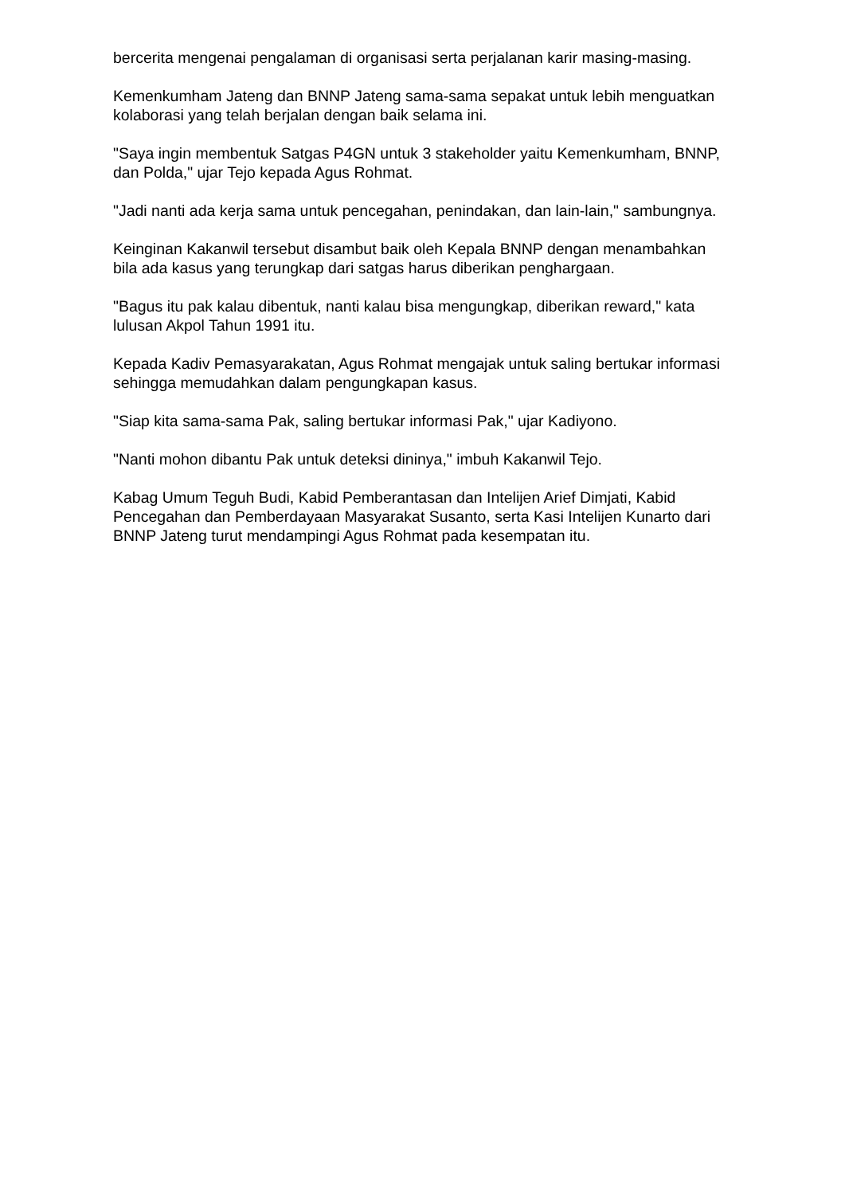bercerita mengenai pengalaman di organisasi serta perjalanan karir masing-masing.
Kemenkumham Jateng dan BNNP Jateng sama-sama sepakat untuk lebih menguatkan kolaborasi yang telah berjalan dengan baik selama ini.
"Saya ingin membentuk Satgas P4GN untuk 3 stakeholder yaitu Kemenkumham, BNNP, dan Polda," ujar Tejo kepada Agus Rohmat.
"Jadi nanti ada kerja sama untuk pencegahan, penindakan, dan lain-lain," sambungnya.
Keinginan Kakanwil tersebut disambut baik oleh Kepala BNNP dengan menambahkan bila ada kasus yang terungkap dari satgas harus diberikan penghargaan.
"Bagus itu pak kalau dibentuk, nanti kalau bisa mengungkap, diberikan reward," kata lulusan Akpol Tahun 1991 itu.
Kepada Kadiv Pemasyarakatan, Agus Rohmat mengajak untuk saling bertukar informasi sehingga memudahkan dalam pengungkapan kasus.
"Siap kita sama-sama Pak, saling bertukar informasi Pak," ujar Kadiyono.
"Nanti mohon dibantu Pak untuk deteksi dininya," imbuh Kakanwil Tejo.
Kabag Umum Teguh Budi, Kabid Pemberantasan dan Intelijen Arief Dimjati, Kabid Pencegahan dan Pemberdayaan Masyarakat Susanto, serta Kasi Intelijen Kunarto dari BNNP Jateng turut mendampingi Agus Rohmat pada kesempatan itu.